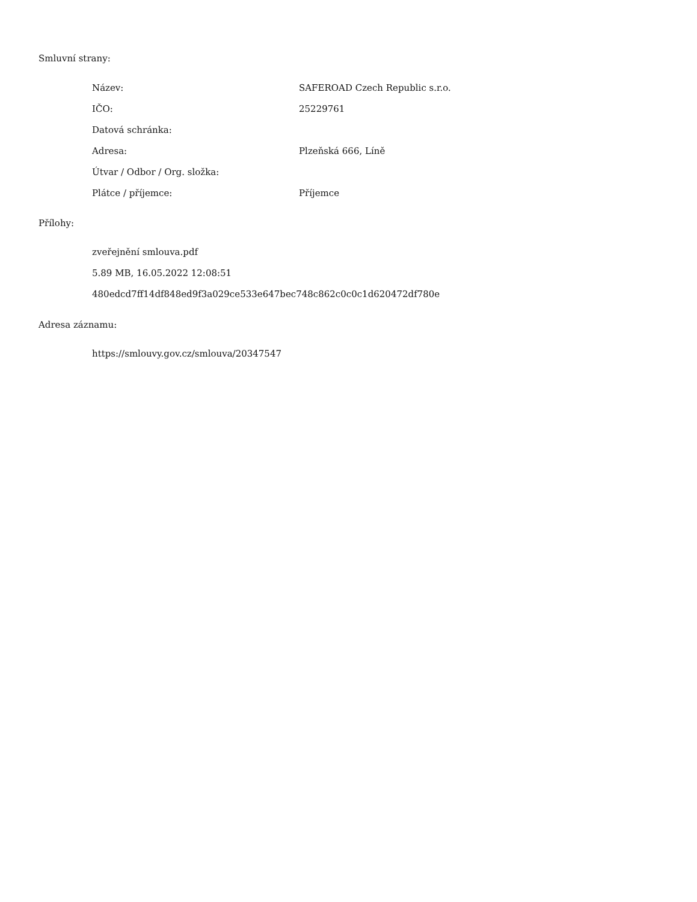Smluvní strany:
| Název: | SAFEROAD Czech Republic s.r.o. |
| IČO: | 25229761 |
| Datová schránka: | |
| Adresa: | Plzeňská 666, Líně |
| Útvar / Odbor / Org. složka: | |
| Plátce / příjemce: | Příjemce |
Přílohy:
zveřejnění smlouva.pdf
5.89 MB, 16.05.2022 12:08:51
480edcd7ff14df848ed9f3a029ce533e647bec748c862c0c0c1d620472df780e
Adresa záznamu:
https://smlouvy.gov.cz/smlouva/20347547